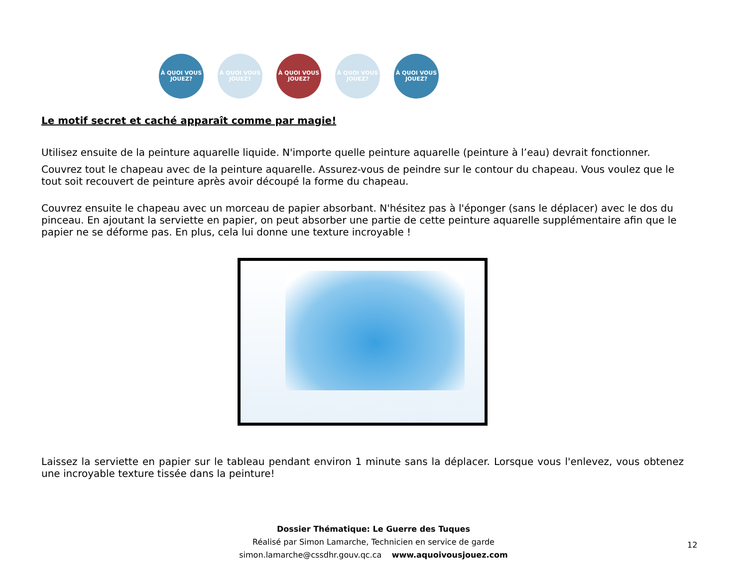À QUOI VOUS JOUEZ?
À QUOI VOUS JOUEZ?
À QUOI VOUS JOUEZ?
À QUOI VOUS JOUEZ?
À QUOI VOUS JOUEZ?
Le motif secret et caché apparaît comme par magie!
Utilisez ensuite de la peinture aquarelle liquide. N'importe quelle peinture aquarelle (peinture à l’eau) devrait fonctionner.
Couvrez tout le chapeau avec de la peinture aquarelle. Assurez-vous de peindre sur le contour du chapeau. Vous voulez que le tout soit recouvert de peinture après avoir découpé la forme du chapeau.
Couvrez ensuite le chapeau avec un morceau de papier absorbant. N'hésitez pas à l'éponger (sans le déplacer) avec le dos du pinceau. En ajoutant la serviette en papier, on peut absorber une partie de cette peinture aquarelle supplémentaire afin que le papier ne se déforme pas. En plus, cela lui donne une texture incroyable !
Laissez la serviette en papier sur le tableau pendant environ 1 minute sans la déplacer. Lorsque vous l'enlevez, vous obtenez une incroyable texture tissée dans la peinture!
Dossier Thématique: Le Guerre des Tuques
Réalisé par Simon Lamarche, Technicien en service de garde
simon.lamarche@cssdhr.gouv.qc.ca www.aquoivousjouez.com
12